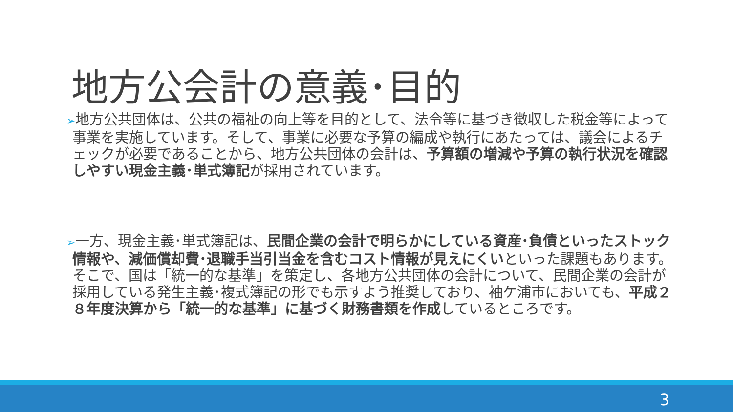地方公会計の意義･目的
➢地方公共団体は、公共の福祉の向上等を目的として、法令等に基づき徴収した税金等によって事業を実施しています。そして、事業に必要な予算の編成や執行にあたっては、議会によるチェックが必要であることから、地方公共団体の会計は、予算額の増減や予算の執行状況を確認しやすい現金主義･単式簿記が採用されています。
➢一方、現金主義･単式簿記は、民間企業の会計で明らかにしている資産･負債といったストック情報や、減価償却費･退職手当引当金を含むコスト情報が見えにくいといった課題もあります。そこで、国は「統一的な基準」を策定し、各地方公共団体の会計について、民間企業の会計が採用している発生主義･複式簿記の形でも示すよう推奨しており、袖ケ浦市においても、平成２８年度決算から「統一的な基準」に基づく財務書類を作成しているところです。
3